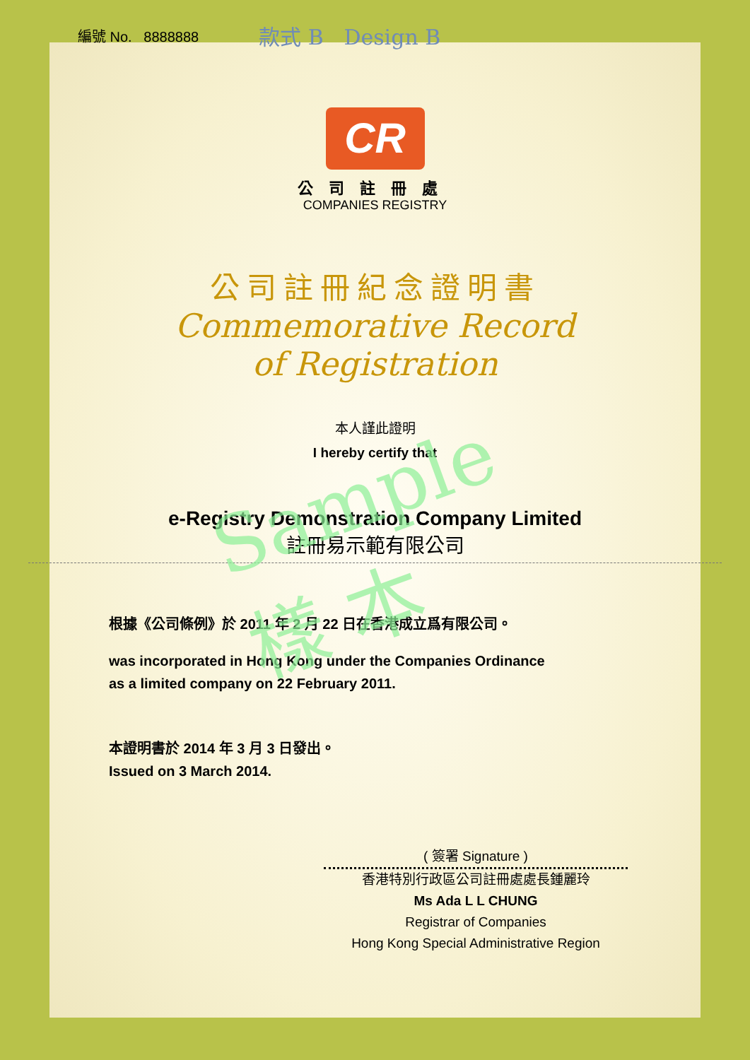編號 No. 8888888 款式 B Design B
CR
公司註冊處
COMPANIES REGISTRY
公司註冊紀念證明書
Commemorative Record
of Registration
本人謹此證明
I hereby certify that
e-Registry Demonstration Company Limited
註冊易示範有限公司
根據《公司條例》於 2011 年 2 月 22 日在香港成立爲有限公司。
was incorporated in Hong Kong under the Companies Ordinance
as a limited company on 22 February 2011.
本證明書於 2014 年 3 月 3 日發出。
Issued on 3 March 2014.
( 簽署 Signature )
香港特別行政區公司註冊處處長鍾麗玲
Ms Ada L L CHUNG
Registrar of Companies
Hong Kong Special Administrative Region
Sample
樣 本